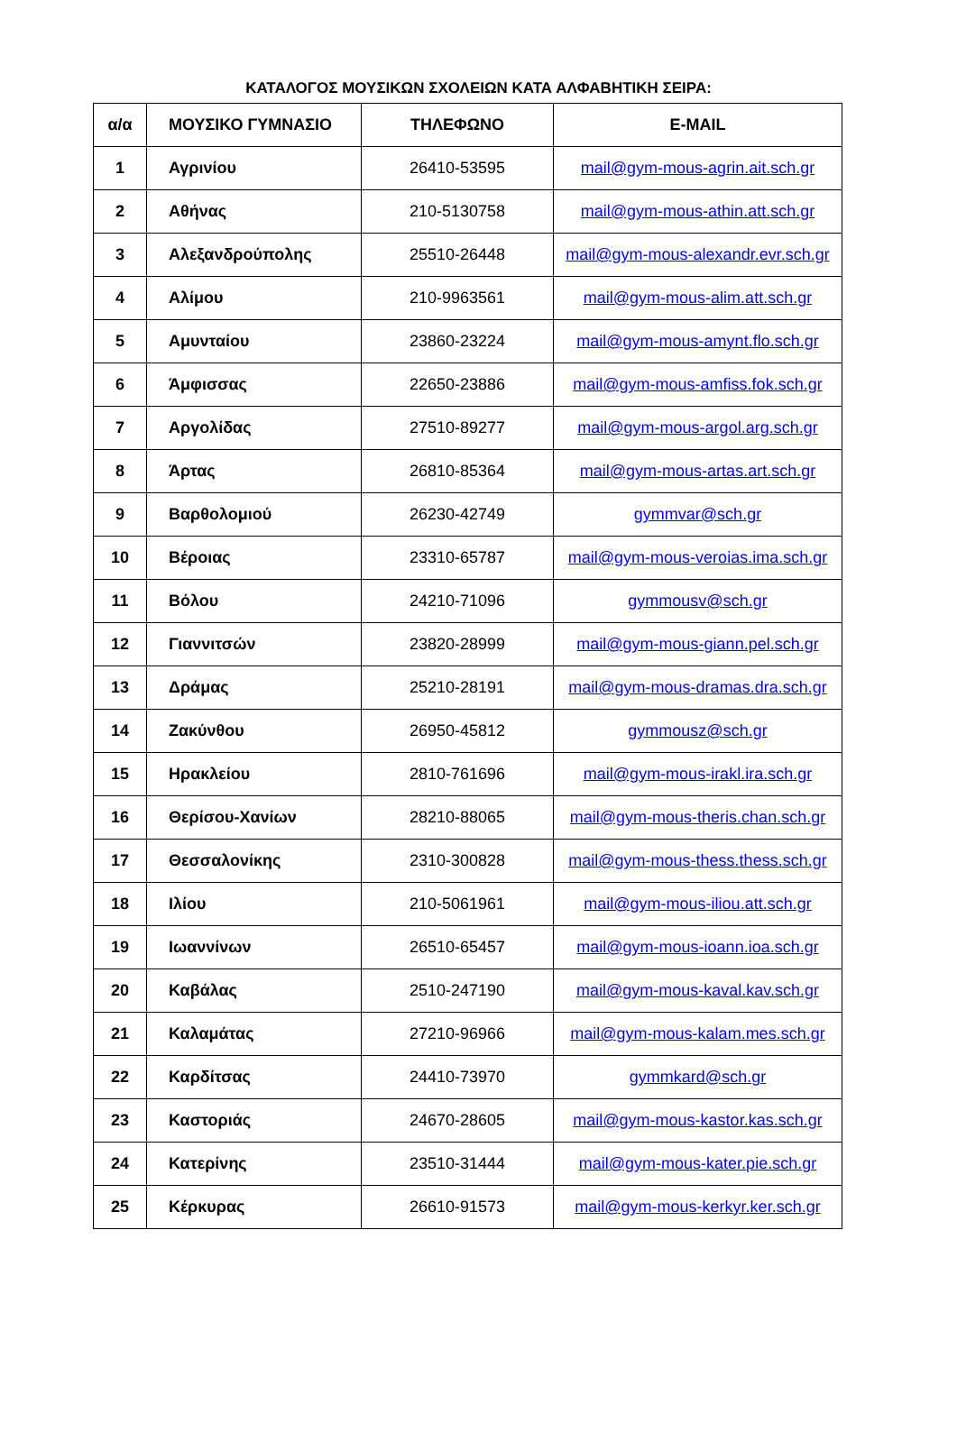ΚΑΤΑΛΟΓΟΣ ΜΟΥΣΙΚΩΝ ΣΧΟΛΕΙΩΝ ΚΑΤΑ ΑΛΦΑΒΗΤΙΚΗ ΣΕΙΡΑ:
| α/α | ΜΟΥΣΙΚΟ ΓΥΜΝΑΣΙΟ | ΤΗΛΕΦΩΝΟ | E-MAIL |
| --- | --- | --- | --- |
| 1 | Αγρινίου | 26410-53595 | mail@gym-mous-agrin.ait.sch.gr |
| 2 | Αθήνας | 210-5130758 | mail@gym-mous-athin.att.sch.gr |
| 3 | Αλεξανδρούπολης | 25510-26448 | mail@gym-mous-alexandr.evr.sch.gr |
| 4 | Αλίμου | 210-9963561 | mail@gym-mous-alim.att.sch.gr |
| 5 | Αμυνταίου | 23860-23224 | mail@gym-mous-amynt.flo.sch.gr |
| 6 | Άμφισσας | 22650-23886 | mail@gym-mous-amfiss.fok.sch.gr |
| 7 | Αργολίδας | 27510-89277 | mail@gym-mous-argol.arg.sch.gr |
| 8 | Άρτας | 26810-85364 | mail@gym-mous-artas.art.sch.gr |
| 9 | Βαρθολομιού | 26230-42749 | gymmvar@sch.gr |
| 10 | Βέροιας | 23310-65787 | mail@gym-mous-veroias.ima.sch.gr |
| 11 | Βόλου | 24210-71096 | gymmousv@sch.gr |
| 12 | Γιαννιτσών | 23820-28999 | mail@gym-mous-giann.pel.sch.gr |
| 13 | Δράμας | 25210-28191 | mail@gym-mous-dramas.dra.sch.gr |
| 14 | Ζακύνθου | 26950-45812 | gymmousz@sch.gr |
| 15 | Ηρακλείου | 2810-761696 | mail@gym-mous-irakl.ira.sch.gr |
| 16 | Θερίσου-Χανίων | 28210-88065 | mail@gym-mous-theris.chan.sch.gr |
| 17 | Θεσσαλονίκης | 2310-300828 | mail@gym-mous-thess.thess.sch.gr |
| 18 | Ιλίου | 210-5061961 | mail@gym-mous-iliou.att.sch.gr |
| 19 | Ιωαννίνων | 26510-65457 | mail@gym-mous-ioann.ioa.sch.gr |
| 20 | Καβάλας | 2510-247190 | mail@gym-mous-kaval.kav.sch.gr |
| 21 | Καλαμάτας | 27210-96966 | mail@gym-mous-kalam.mes.sch.gr |
| 22 | Καρδίτσας | 24410-73970 | gymmkard@sch.gr |
| 23 | Καστοριάς | 24670-28605 | mail@gym-mous-kastor.kas.sch.gr |
| 24 | Κατερίνης | 23510-31444 | mail@gym-mous-kater.pie.sch.gr |
| 25 | Κέρκυρας | 26610-91573 | mail@gym-mous-kerkyr.ker.sch.gr |